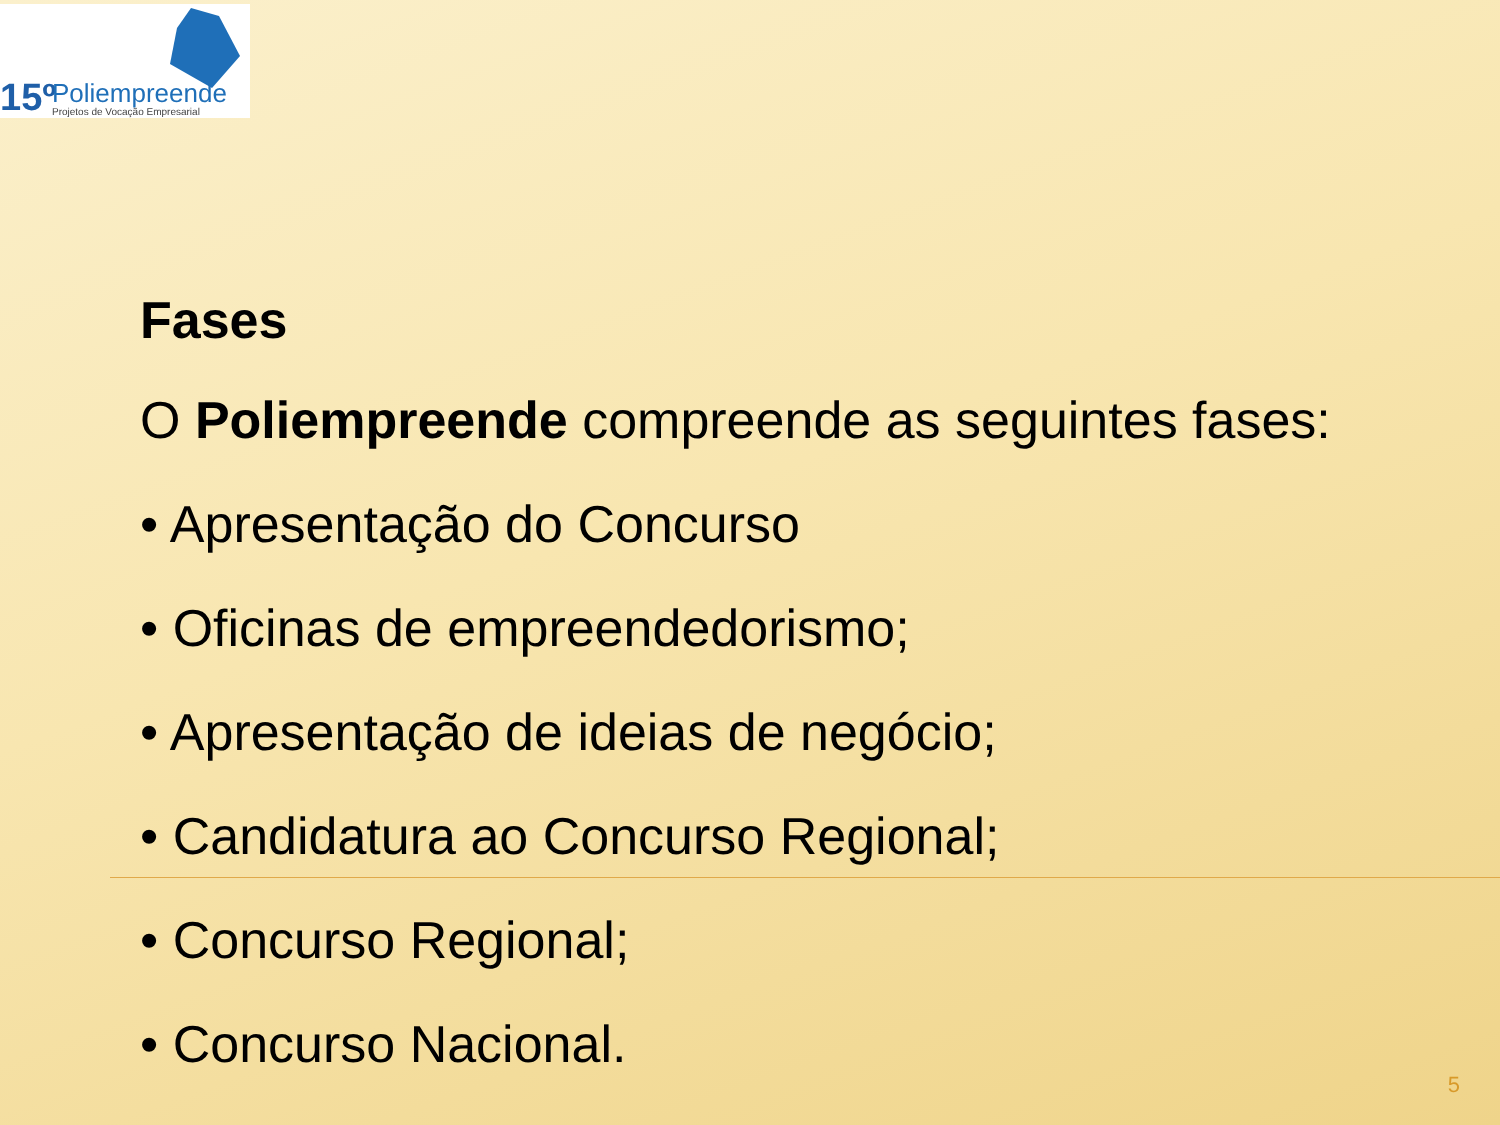15º Poliempreende
Projetos de Vocação Empresarial
Fases
O Poliempreende compreende as seguintes fases:
• Apresentação do Concurso
• Oficinas de empreendedorismo;
• Apresentação de ideias de negócio;
• Candidatura ao Concurso Regional;
• Concurso Regional;
• Concurso Nacional.
5